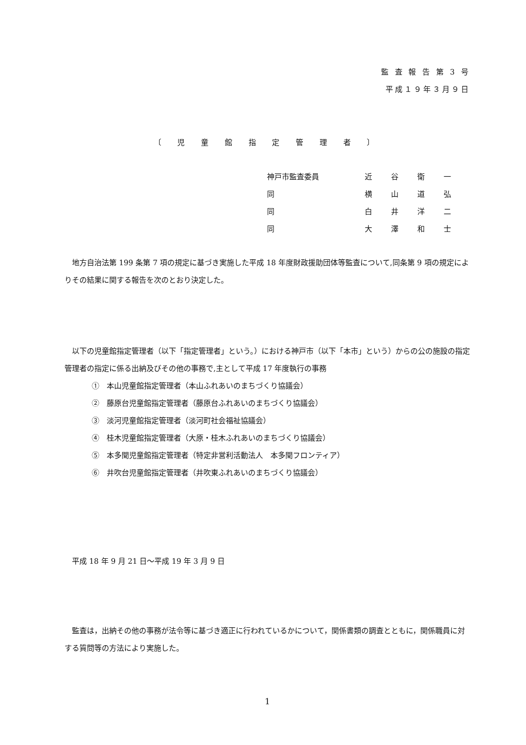監 査 報 告 第 3 号
平成１９年３月９日
〔 児 童 館 指 定 管 理 者 〕
| 神戸市監査委員 | 近谷衛一 |
| 同 | 横山道弘 |
| 同 | 白井洋二 |
| 同 | 大澤和士 |
　地方自治法第 199 条第 7 項の規定に基づき実施した平成 18 年度財政援助団体等監査について,同条第 9 項の規定によりその結果に関する報告を次のとおり決定した。
　以下の児童館指定管理者（以下「指定管理者」という。）における神戸市（以下「本市」という）からの公の施設の指定管理者の指定に係る出納及びその他の事務で,主として平成 17 年度執行の事務
①　本山児童館指定管理者（本山ふれあいのまちづくり協議会）
②　藤原台児童館指定管理者（藤原台ふれあいのまちづくり協議会）
③　淡河児童館指定管理者（淡河町社会福祉協議会）
④　桂木児童館指定管理者（大原・桂木ふれあいのまちづくり協議会）
⑤　本多聞児童館指定管理者（特定非営利活動法人　本多聞フロンティア）
⑥　井吹台児童館指定管理者（井吹東ふれあいのまちづくり協議会）
　平成 18 年 9 月 21 日～平成 19 年 3 月 9 日
　監査は，出納その他の事務が法令等に基づき適正に行われているかについて，関係書類の調査とともに，関係職員に対する質問等の方法により実施した。
1